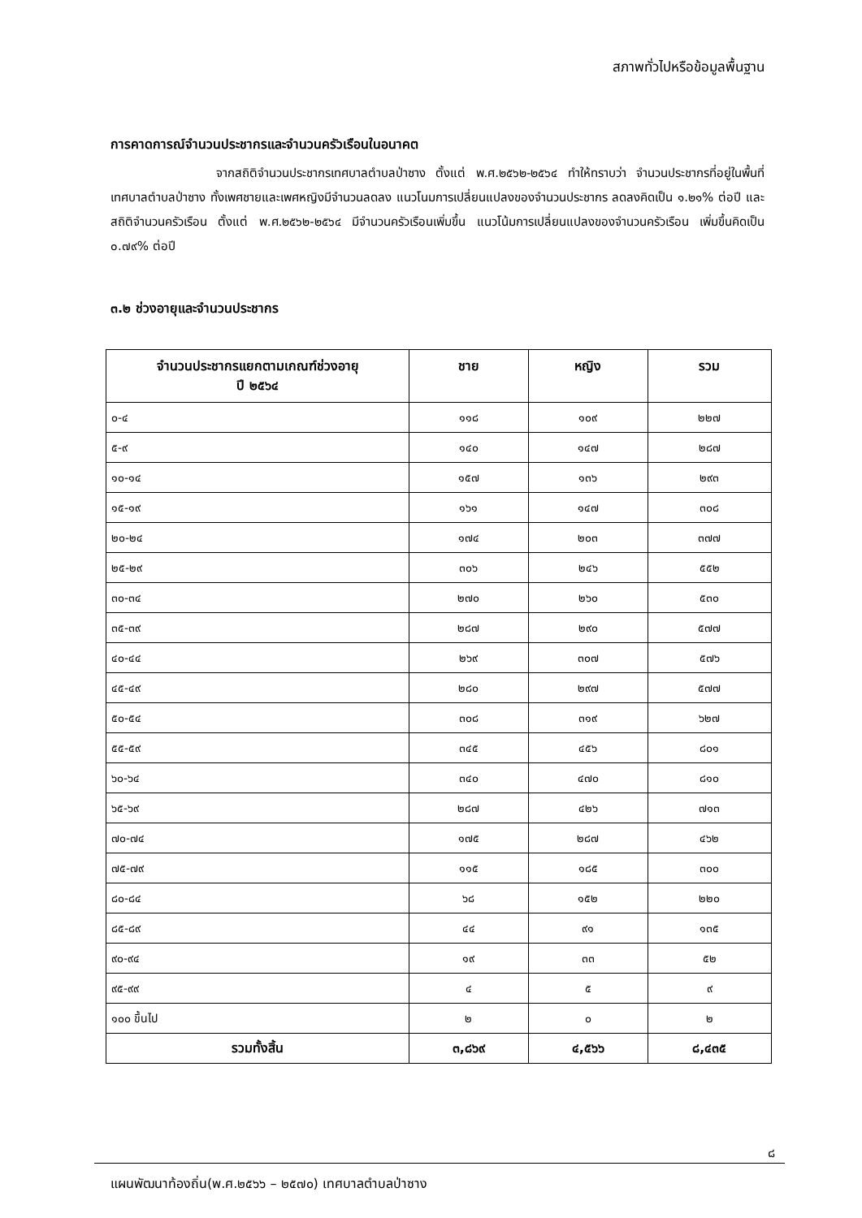สภาพทั่วไปหรือข้อมูลพื้นฐาน
การคาดการณ์จำนวนประชากรและจำนวนครัวเรือนในอนาคต
จากสถิติจำนวนประชากรเทศบาลตำบลป่าซาง ตั้งแต่ พ.ศ.๒๕๖๒-๒๕๖๔ ทำให้ทราบว่า จำนวนประชากรที่อยู่ในพื้นที่เทศบาลตำบลป่าซาง ทั้งเพศชายและเพศหญิงมีจำนวนลดลง แนวโนมการเปลี่ยนแปลงของจำนวนประชากร ลดลงคิดเป็น ๑.๒๑% ต่อปี และสถิติจำนวนครัวเรือน ตั้งแต่ พ.ศ.๒๕๖๒-๒๕๖๔ มีจำนวนครัวเรือนเพิ่มขึ้น แนวโน้มการเปลี่ยนแปลงของจำนวนครัวเรือน เพิ่มขึ้นคิดเป็น ๐.๗๙% ต่อปี
๓.๒ ช่วงอายุและจำนวนประชากร
| จำนวนประชากรแยกตามเกณฑ์ช่วงอายุ ปี ๒๕๖๔ | ชาย | หญิง | รวม |
| --- | --- | --- | --- |
| ๐-๔ | ๑๑๘ | ๑๐๙ | ๒๒๗ |
| ๕-๙ | ๑๔๐ | ๑๔๗ | ๒๘๗ |
| ๑๐-๑๔ | ๑๕๗ | ๑๓๖ | ๒๙๓ |
| ๑๕-๑๙ | ๑๖๑ | ๑๔๗ | ๓๐๘ |
| ๒๐-๒๔ | ๑๗๔ | ๒๐๓ | ๓๗๗ |
| ๒๕-๒๙ | ๓๐๖ | ๒๔๖ | ๕๕๒ |
| ๓๐-๓๔ | ๒๗๐ | ๒๖๐ | ๕๓๐ |
| ๓๕-๓๙ | ๒๘๗ | ๒๙๐ | ๕๗๗ |
| ๔๐-๔๔ | ๒๖๙ | ๓๐๗ | ๕๗๖ |
| ๔๕-๔๙ | ๒๘๐ | ๒๙๗ | ๕๗๗ |
| ๕๐-๕๔ | ๓๐๘ | ๓๑๙ | ๖๒๗ |
| ๕๕-๕๙ | ๓๔๕ | ๔๕๖ | ๘๐๑ |
| ๖๐-๖๔ | ๓๔๐ | ๔๗๐ | ๘๑๐ |
| ๖๕-๖๙ | ๒๘๗ | ๔๒๖ | ๗๑๓ |
| ๗๐-๗๔ | ๑๗๕ | ๒๘๗ | ๔๖๒ |
| ๗๕-๗๙ | ๑๑๕ | ๑๘๕ | ๓๐๐ |
| ๘๐-๘๔ | ๖๘ | ๑๕๒ | ๒๒๐ |
| ๘๕-๘๙ | ๔๔ | ๙๑ | ๑๓๕ |
| ๙๐-๙๔ | ๑๙ | ๓๓ | ๕๒ |
| ๙๕-๙๙ | ๔ | ๕ | ๙ |
| ๑๐๐ ขึ้นไป | ๒ | ๐ | ๒ |
| รวมทั้งสิ้น | ๓,๘๖๙ | ๔,๕๖๖ | ๘,๔๓๕ |
๘
แผนพัฒนาท้องถิ่น(พ.ศ.๒๕๖๖ – ๒๕๗๐) เทศบาลตำบลป่าซาง